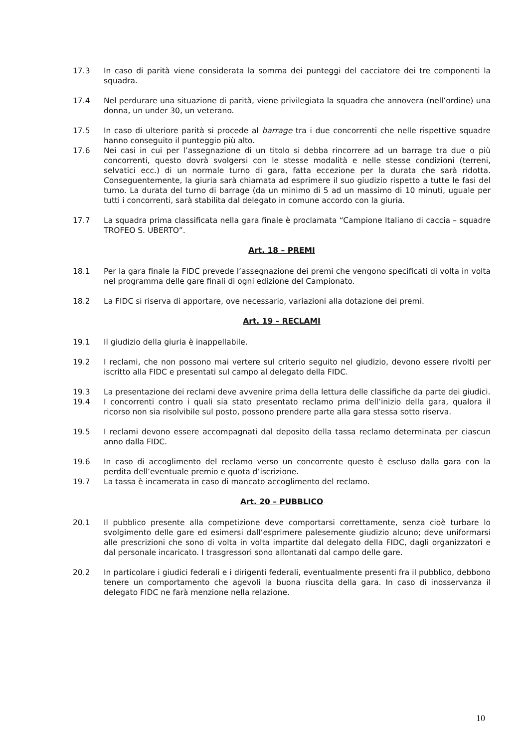17.3 In caso di parità viene considerata la somma dei punteggi del cacciatore dei tre componenti la squadra.
17.4 Nel perdurare una situazione di parità, viene privilegiata la squadra che annovera (nell’ordine) una donna, un under 30, un veterano.
17.5 In caso di ulteriore parità si procede al barrage tra i due concorrenti che nelle rispettive squadre hanno conseguito il punteggio più alto.
17.6 Nei casi in cui per l’assegnazione di un titolo si debba rincorrere ad un barrage tra due o più concorrenti, questo dovrà svolgersi con le stesse modalità e nelle stesse condizioni (terreni, selvatici ecc.) di un normale turno di gara, fatta eccezione per la durata che sarà ridotta. Conseguentemente, la giuria sarà chiamata ad esprimere il suo giudizio rispetto a tutte le fasi del turno. La durata del turno di barrage (da un minimo di 5 ad un massimo di 10 minuti, uguale per tutti i concorrenti, sarà stabilita dal delegato in comune accordo con la giuria.
17.7 La squadra prima classificata nella gara finale è proclamata “Campione Italiano di caccia – squadre TROFEO S. UBERTO”.
Art. 18 – PREMI
18.1 Per la gara finale la FIDC prevede l’assegnazione dei premi che vengono specificati di volta in volta nel programma delle gare finali di ogni edizione del Campionato.
18.2 La FIDC si riserva di apportare, ove necessario, variazioni alla dotazione dei premi.
Art. 19 – RECLAMI
19.1 Il giudizio della giuria è inappellabile.
19.2 I reclami, che non possono mai vertere sul criterio seguito nel giudizio, devono essere rivolti per iscritto alla FIDC e presentati sul campo al delegato della FIDC.
19.3 La presentazione dei reclami deve avvenire prima della lettura delle classifiche da parte dei giudici.
19.4 I concorrenti contro i quali sia stato presentato reclamo prima dell’inizio della gara, qualora il ricorso non sia risolvibile sul posto, possono prendere parte alla gara stessa sotto riserva.
19.5 I reclami devono essere accompagnati dal deposito della tassa reclamo determinata per ciascun anno dalla FIDC.
19.6 In caso di accoglimento del reclamo verso un concorrente questo è escluso dalla gara con la perdita dell’eventuale premio e quota d’iscrizione.
19.7 La tassa è incamerata in caso di mancato accoglimento del reclamo.
Art. 20 – PUBBLICO
20.1 Il pubblico presente alla competizione deve comportarsi correttamente, senza cioè turbare lo svolgimento delle gare ed esimersi dall’esprimere palesemente giudizio alcuno; deve uniformarsi alle prescrizioni che sono di volta in volta impartite dal delegato della FIDC, dagli organizzatori e dal personale incaricato. I trasgressori sono allontanati dal campo delle gare.
20.2 In particolare i giudici federali e i dirigenti federali, eventualmente presenti fra il pubblico, debbono tenere un comportamento che agevoli la buona riuscita della gara. In caso di inosservanza il delegato FIDC ne farà menzione nella relazione.
10